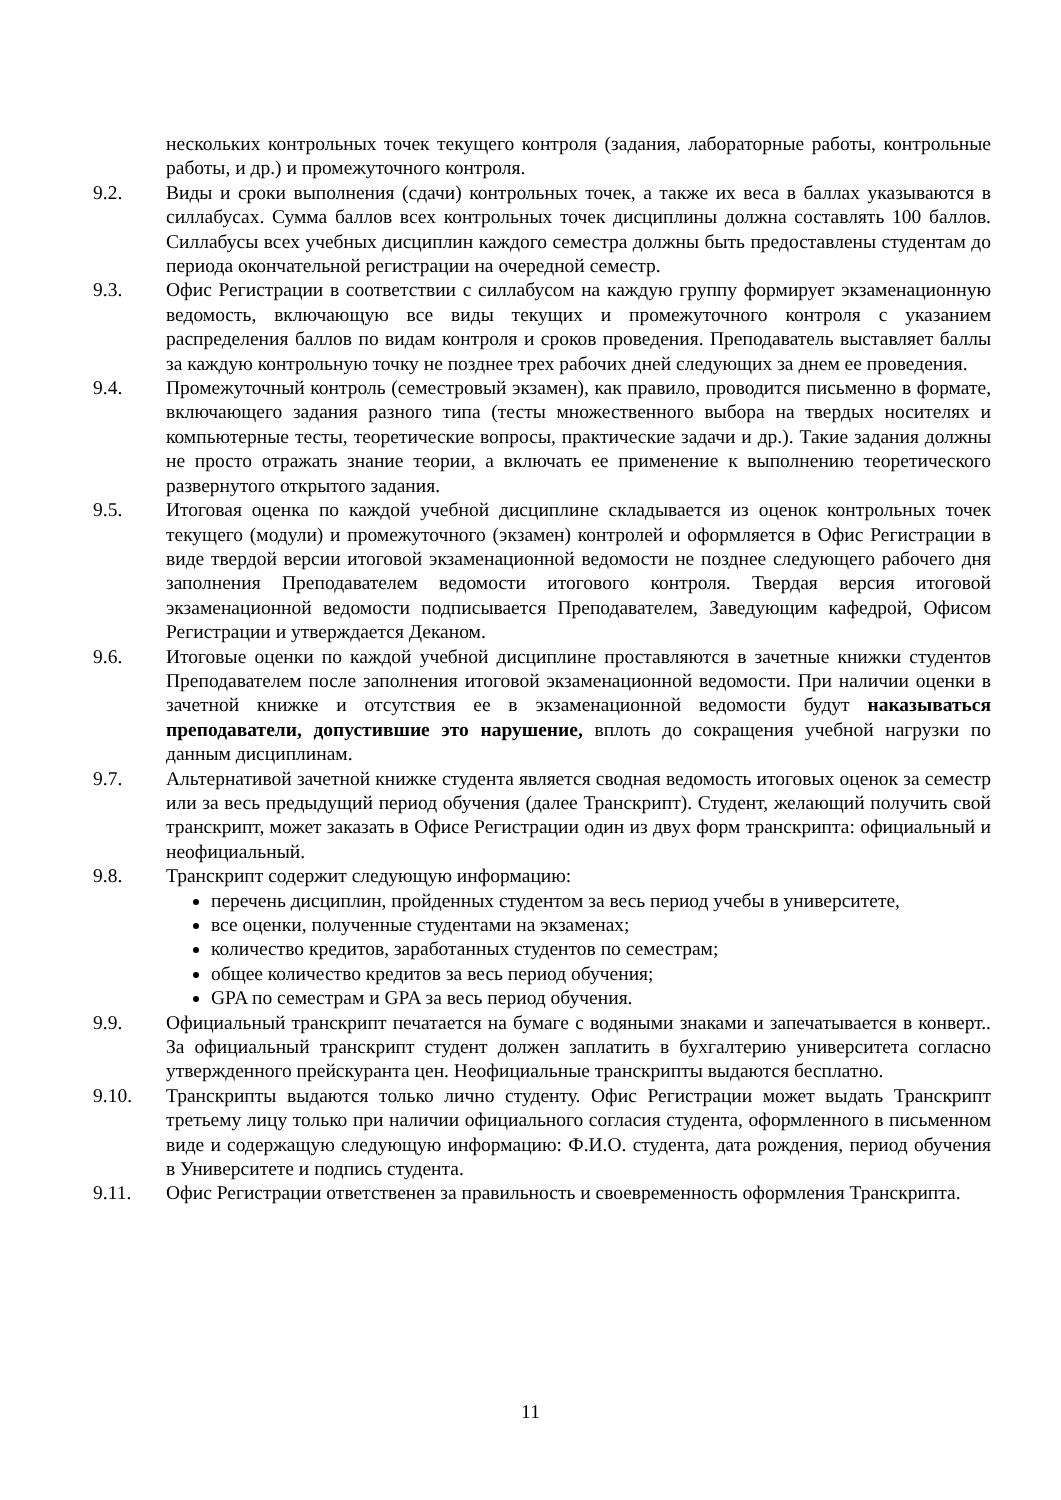нескольких контрольных точек текущего контроля (задания, лабораторные работы, контрольные работы, и др.) и промежуточного контроля.
9.2. Виды и сроки выполнения (сдачи) контрольных точек, а также их веса в баллах указываются в силлабусах. Сумма баллов всех контрольных точек дисциплины должна составлять 100 баллов. Силлабусы всех учебных дисциплин каждого семестра должны быть предоставлены студентам до периода окончательной регистрации на очередной семестр.
9.3. Офис Регистрации в соответствии с силлабусом на каждую группу формирует экзаменационную ведомость, включающую все виды текущих и промежуточного контроля с указанием распределения баллов по видам контроля и сроков проведения. Преподаватель выставляет баллы за каждую контрольную точку не позднее трех рабочих дней следующих за днем ее проведения.
9.4. Промежуточный контроль (семестровый экзамен), как правило, проводится письменно в формате, включающего задания разного типа (тесты множественного выбора на твердых носителях и компьютерные тесты, теоретические вопросы, практические задачи и др.). Такие задания должны не просто отражать знание теории, а включать ее применение к выполнению теоретического развернутого открытого задания.
9.5. Итоговая оценка по каждой учебной дисциплине складывается из оценок контрольных точек текущего (модули) и промежуточного (экзамен) контролей и оформляется в Офис Регистрации в виде твердой версии итоговой экзаменационной ведомости не позднее следующего рабочего дня заполнения Преподавателем ведомости итогового контроля. Твердая версия итоговой экзаменационной ведомости подписывается Преподавателем, Заведующим кафедрой, Офисом Регистрации и утверждается Деканом.
9.6. Итоговые оценки по каждой учебной дисциплине проставляются в зачетные книжки студентов Преподавателем после заполнения итоговой экзаменационной ведомости. При наличии оценки в зачетной книжке и отсутствия ее в экзаменационной ведомости будут наказываться преподаватели, допустившие это нарушение, вплоть до сокращения учебной нагрузки по данным дисциплинам.
9.7. Альтернативой зачетной книжке студента является сводная ведомость итоговых оценок за семестр или за весь предыдущий период обучения (далее Транскрипт). Студент, желающий получить свой транскрипт, может заказать в Офисе Регистрации один из двух форм транскрипта: официальный и неофициальный.
9.8. Транскрипт содержит следующую информацию:
перечень дисциплин, пройденных студентом за весь период учебы в университете,
все оценки, полученные студентами на экзаменах;
количество кредитов, заработанных студентов по семестрам;
общее количество кредитов за весь период обучения;
GPA по семестрам и GPA за весь период обучения.
9.9. Официальный транскрипт печатается на бумаге с водяными знаками и запечатывается в конверт.. За официальный транскрипт студент должен заплатить в бухгалтерию университета согласно утвержденного прейскуранта цен. Неофициальные транскрипты выдаются бесплатно.
9.10. Транскрипты выдаются только лично студенту. Офис Регистрации может выдать Транскрипт третьему лицу только при наличии официального согласия студента, оформленного в письменном виде и содержащую следующую информацию: Ф.И.О. студента, дата рождения, период обучения в Университете и подпись студента.
9.11. Офис Регистрации ответственен за правильность и своевременность оформления Транскрипта.
11